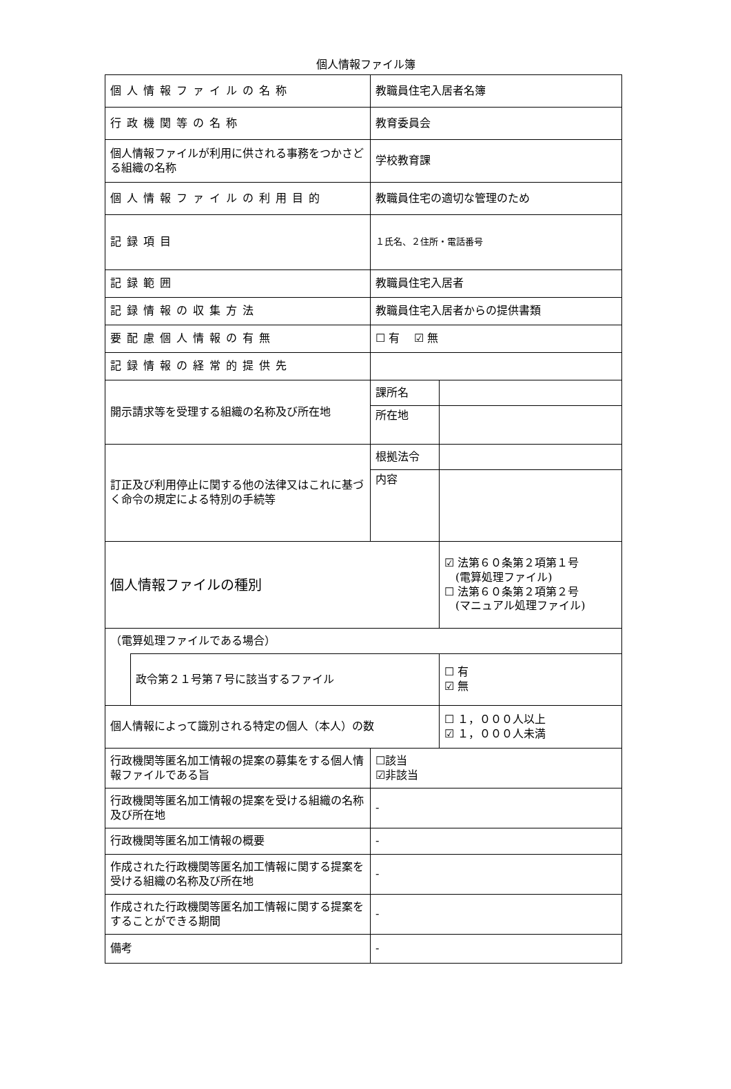個人情報ファイル簿
| 個人情報ファイルの名称 | | 教職員住宅入居者名簿 | | |
| 行政機関等の名称 | | 教育委員会 | | |
| 個人情報ファイルが利用に供される事務をつかさどる組織の名称 | | 学校教育課 | | |
| 個人情報ファイルの利用目的 | | 教職員住宅の適切な管理のため | | |
| 記録項目 | | １氏名、２住所・電話番号 | | |
| 記録範囲 | | 教職員住宅入居者 | | |
| 記録情報の収集方法 | | 教職員住宅入居者からの提供書類 | | |
| 要配慮個人情報の有無 | | ☐ 有 ☑ 無 | | |
| 記録情報の経常的提供先 | | | | |
| 開示請求等を受理する組織の名称及び所在地 | | 課所名 | | |
| | | 所在地 | | |
| 訂正及び利用停止に関する他の法律又はこれに基づく命令の規定による特別の手続等 | | 根拠法令 | | |
| | | 内容 | | |
| 個人情報ファイルの種別 | | | | ☑ 法第６０条第２項第１号 (電算処理ファイル) ☐ 法第６０条第２項第２号 (マニュアル処理ファイル) |
| （電算処理ファイルである場合） | | | | |
| | 政令第２１号第７号に該当するファイル | | | ☐ 有 ☑ 無 |
| 個人情報によって識別される特定の個人（本人）の数 | | | | ☐ １，０００人以上 ☑ １，０００人未満 |
| 行政機関等匿名加工情報の提案の募集をする個人情報ファイルである旨 | | ☐該当 ☑非該当 | | |
| 行政機関等匿名加工情報の提案を受ける組織の名称及び所在地 | | - | | |
| 行政機関等匿名加工情報の概要 | | - | | |
| 作成された行政機関等匿名加工情報に関する提案を受ける組織の名称及び所在地 | | - | | |
| 作成された行政機関等匿名加工情報に関する提案をすることができる期間 | | - | | |
| 備考 | | - | | |